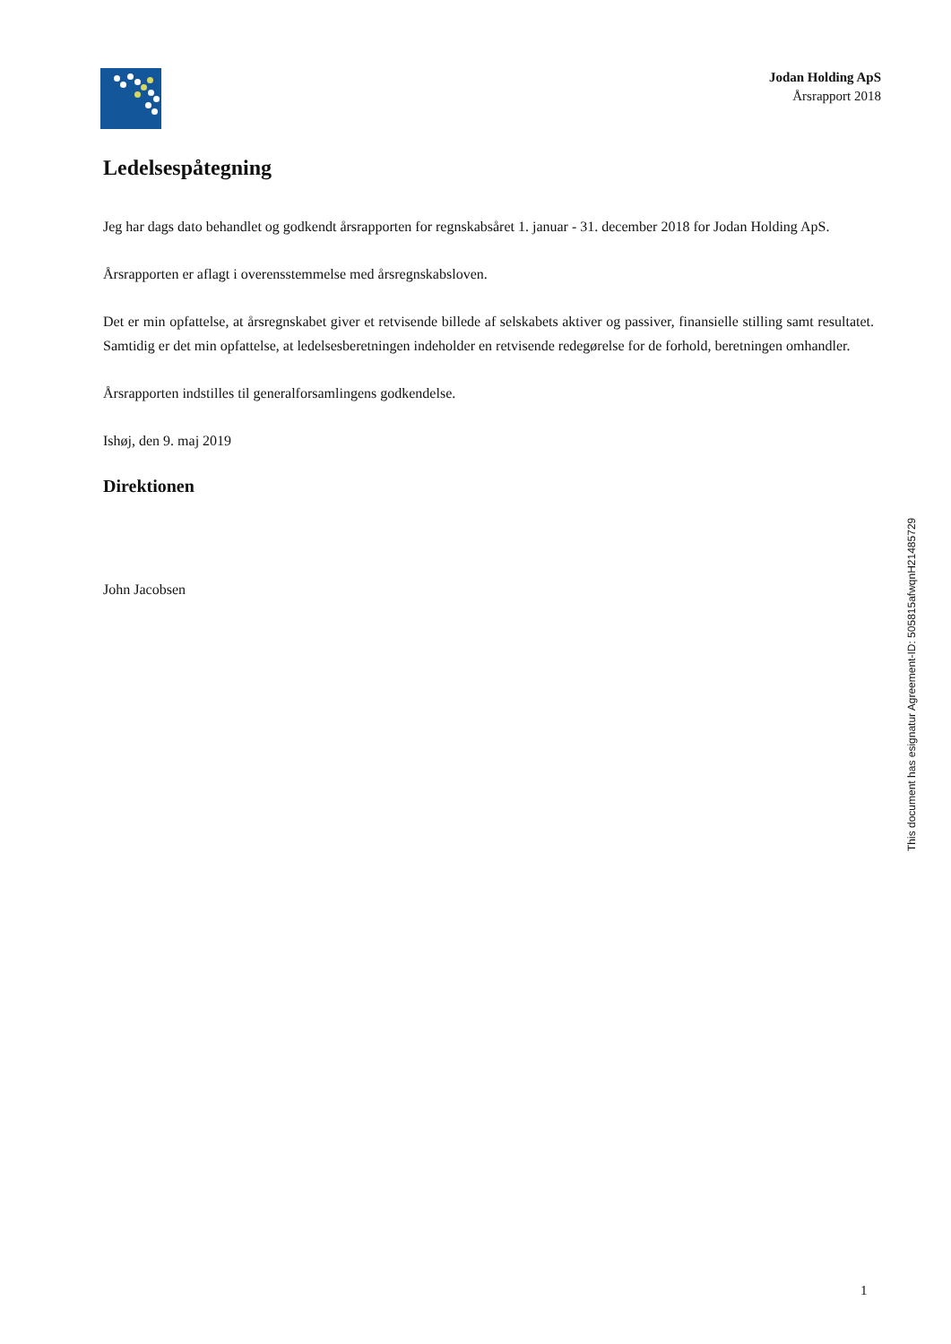Jodan Holding ApS
Årsrapport 2018
Ledelsespåtegning
Jeg har dags dato behandlet og godkendt årsrapporten for regnskabsåret 1. januar - 31. december 2018 for Jodan Holding ApS.
Årsrapporten er aflagt i overensstemmelse med årsregnskabsloven.
Det er min opfattelse, at årsregnskabet giver et retvisende billede af selskabets aktiver og passiver, finansielle stilling samt resultatet. Samtidig er det min opfattelse, at ledelsesberetningen indeholder en retvisende redegørelse for de forhold, beretningen omhandler.
Årsrapporten indstilles til generalforsamlingens godkendelse.
Ishøj, den 9. maj 2019
Direktionen
John Jacobsen
This document has esignatur Agreement-ID: 505815afwqnH21485729
1